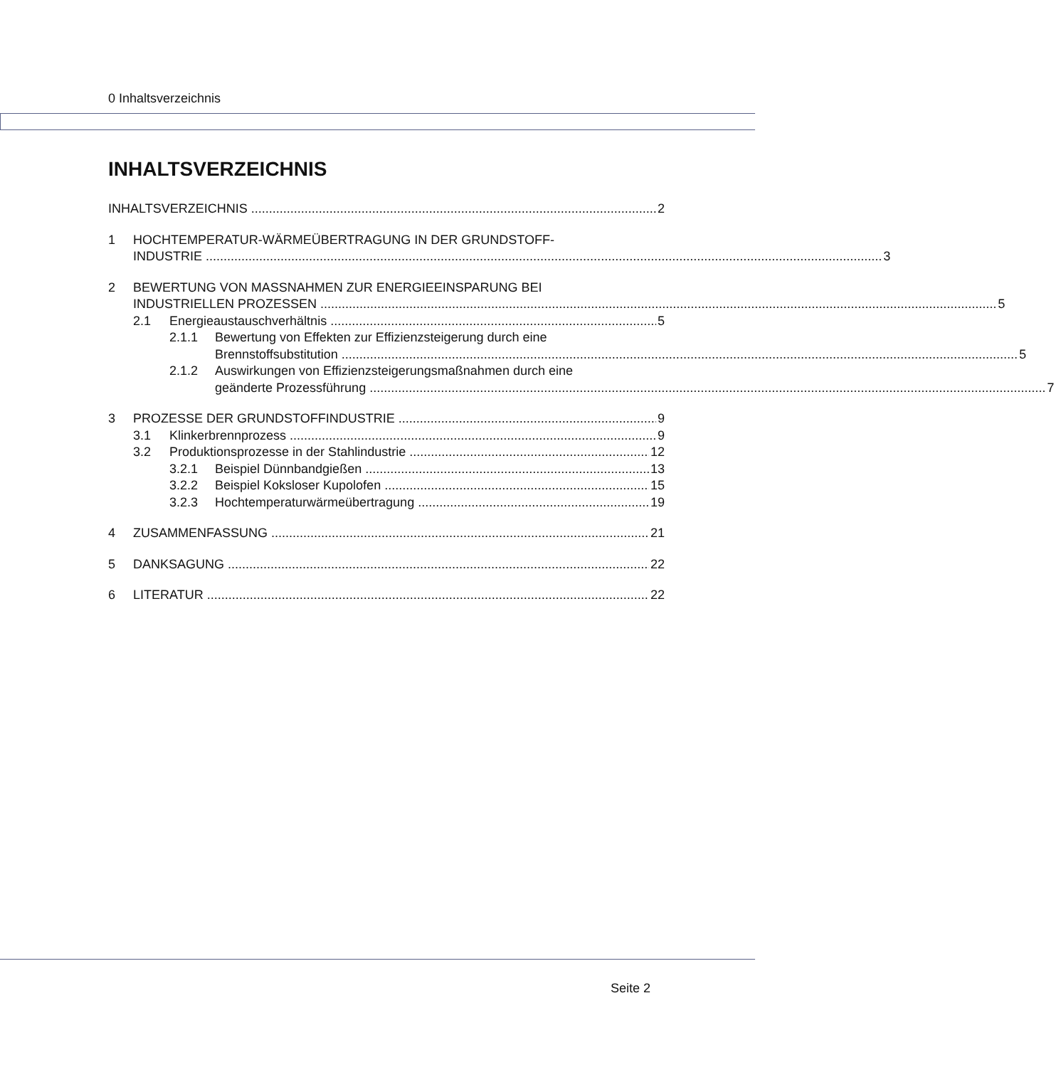0 Inhaltsverzeichnis
INHALTSVERZEICHNIS
INHALTSVERZEICHNIS 2
1
HOCHTEMPERATUR-WÄRMEÜBERTRAGUNG IN DER GRUNDSTOFF-
INDUSTRIE 3
2
BEWERTUNG VON MASSNAHMEN ZUR ENERGIEEINSPARUNG BEI
INDUSTRIELLEN PROZESSEN 5
2.1 Energieaustauschverhältnis 5
2.1.1
Bewertung von Effekten zur Effizienzsteigerung durch eine
Brennstoffsubstitution 5
2.1.2
Auswirkungen von Effizienzsteigerungsmaßnahmen durch eine
geänderte Prozessführung 7
3 PROZESSE DER GRUNDSTOFFINDUSTRIE 9
3.1 Klinkerbrennprozess 9
3.2 Produktionsprozesse in der Stahlindustrie 12
3.2.1 Beispiel Dünnbandgießen 13
3.2.2 Beispiel Koksloser Kupolofen 15
3.2.3 Hochtemperaturwärmeübertragung 19
4 ZUSAMMENFASSUNG 21
5 DANKSAGUNG 22
6 LITERATUR 22
Seite 2